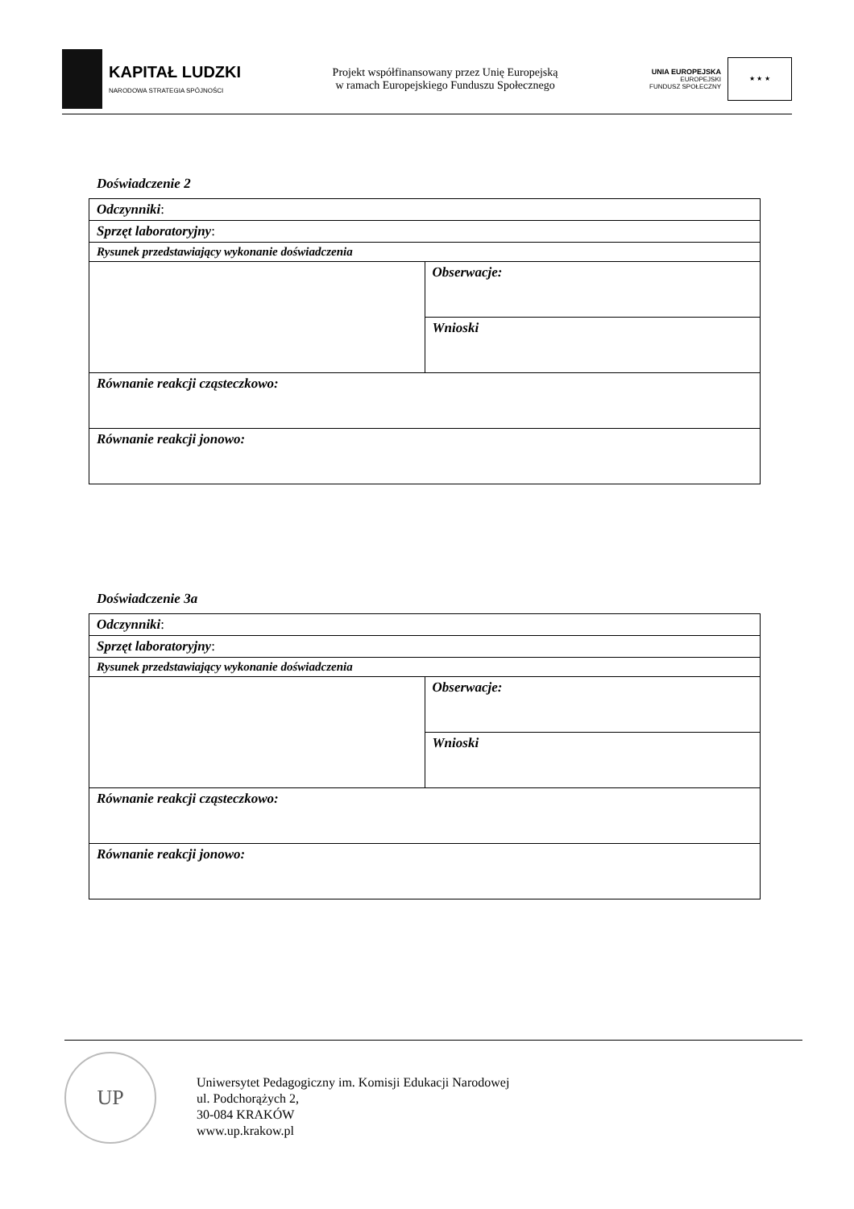KAPITAŁ LUDZKI
NARODOWA STRATEGIA SPÓJNOŚCI
Projekt współfinansowany przez Unię Europejską
w ramach Europejskiego Funduszu Społecznego
UNIA EUROPEJSKA
EUROPEJSKI
FUNDUSZ SPOŁECZNY
★ ★ ★
Doświadczenie 2
| Odczynniki : | |
| Sprzęt laboratoryjny : | |
| Rysunek przedstawiający wykonanie doświadczenia | |
| | Obserwacje: |
| | Wnioski |
| Równanie reakcji cząsteczkowo: | |
| Równanie reakcji jonowo: | |
Doświadczenie 3a
| Odczynniki : | |
| Sprzęt laboratoryjny : | |
| Rysunek przedstawiający wykonanie doświadczenia | |
| | Obserwacje: |
| | Wnioski |
| Równanie reakcji cząsteczkowo: | |
| Równanie reakcji jonowo: | |
UP
Uniwersytet Pedagogiczny im. Komisji Edukacji Narodowej
ul. Podchorążych 2,
30-084 KRAKÓW
www.up.krakow.pl